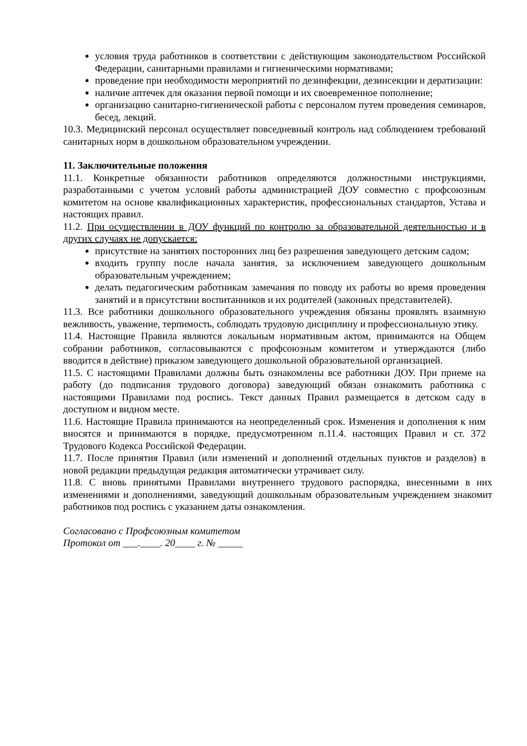условия труда работников в соответствии с действующим законодательством Российской Федерации, санитарными правилами и гигиеническими нормативами;
проведение при необходимости мероприятий по дезинфекции, дезинсекции и дератизации:
наличие аптечек для оказания первой помощи и их своевременное пополнение;
организацию санитарно-гигиенической работы с персоналом путем проведения семинаров, бесед, лекций.
10.3. Медицинский персонал осуществляет повседневный контроль над соблюдением требований санитарных норм в дошкольном образовательном учреждении.
11. Заключительные положения
11.1. Конкретные обязанности работников определяются должностными инструкциями, разработанными с учетом условий работы администрацией ДОУ совместно с профсоюзным комитетом на основе квалификационных характеристик, профессиональных стандартов, Устава и настоящих правил.
11.2. При осуществлении в ДОУ функций по контролю за образовательной деятельностью и в других случаях не допускается:
присутствие на занятиях посторонних лиц без разрешения заведующего детским садом;
входить группу после начала занятия, за исключением заведующего дошкольным образовательным учреждением;
делать педагогическим работникам замечания по поводу их работы во время проведения занятий и в присутствии воспитанников и их родителей (законных представителей).
11.3. Все работники дошкольного образовательного учреждения обязаны проявлять взаимную вежливость, уважение, терпимость, соблюдать трудовую дисциплину и профессиональную этику.
11.4. Настоящие Правила являются локальным нормативным актом, принимаются на Общем собрании работников, согласовываются с профсоюзным комитетом и утверждаются (либо вводится в действие) приказом заведующего дошкольной образовательной организацией.
11.5. С настоящими Правилами должны быть ознакомлены все работники ДОУ. При приеме на работу (до подписания трудового договора) заведующий обязан ознакомить работника с настоящими Правилами под роспись. Текст данных Правил размещается в детском саду в доступном и видном месте.
11.6. Настоящие Правила принимаются на неопределенный срок. Изменения и дополнения к ним вносятся и принимаются в порядке, предусмотренном п.11.4. настоящих Правил и ст. 372 Трудового Кодекса Российской Федерации.
11.7. После принятия Правил (или изменений и дополнений отдельных пунктов и разделов) в новой редакции предыдущая редакция автоматически утрачивает силу.
11.8. С вновь принятыми Правилами внутреннего трудового распорядка, внесенными в них изменениями и дополнениями, заведующий дошкольным образовательным учреждением знакомит работников под роспись с указанием даты ознакомления.
Согласовано с Профсоюзным комитетом
Протокол от ___.____. 20____ г. № _____